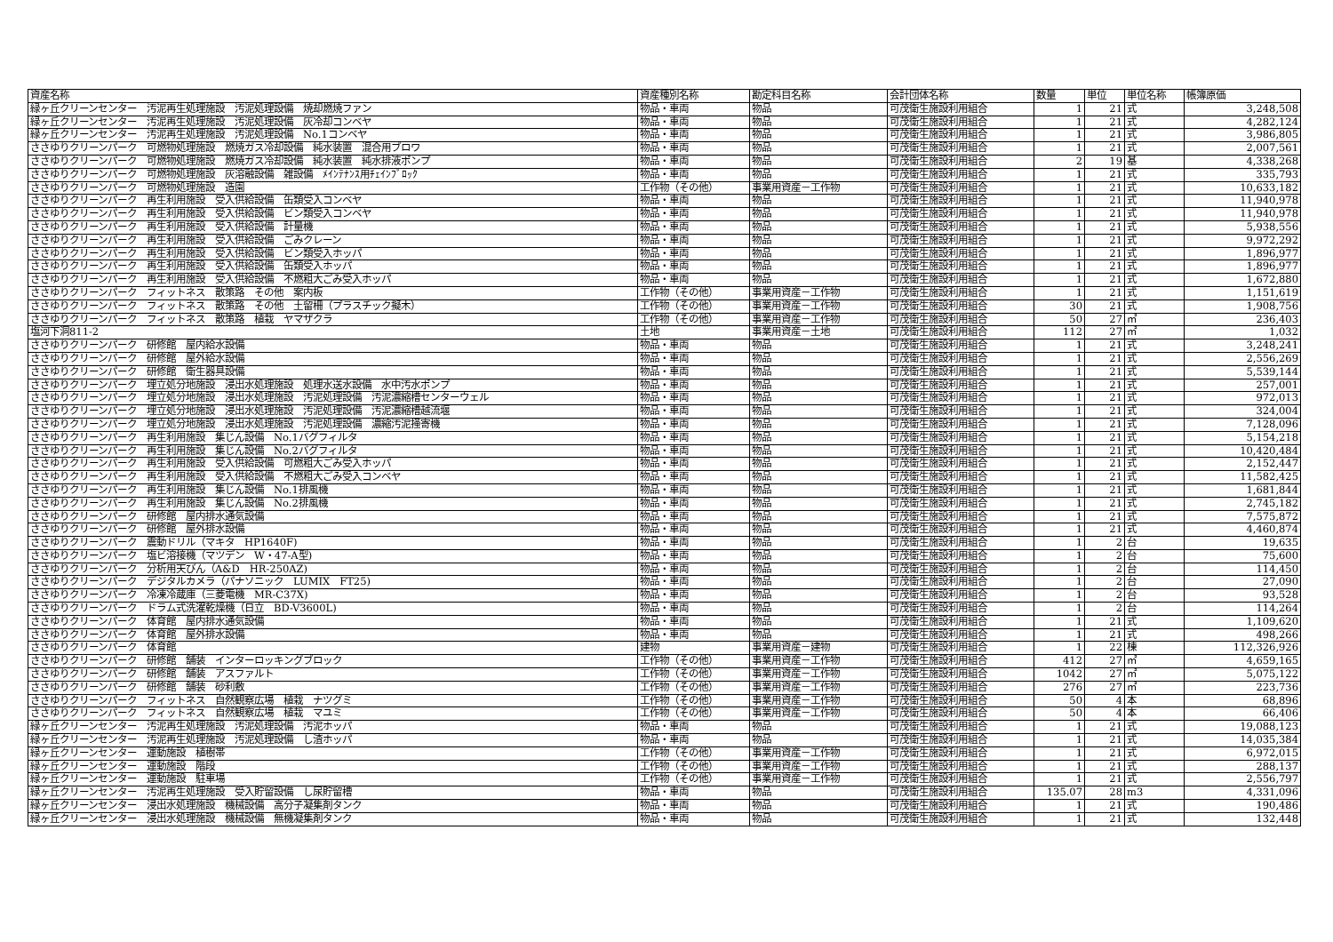| 資産名称 | 資産種別名称 | 勘定科目名称 | 会計団体名称 | 数量 | 単位 | 単位名称 | 帳簿原価 |
| --- | --- | --- | --- | --- | --- | --- | --- |
| 緑ヶ丘クリーンセンター 汚泥再生処理施設 汚泥処理設備 焼却燃焼ファン | 物品・車両 | 物品 | 可茂衛生施設利用組合 | 1 | 21 | 式 | 3,248,508 |
| 緑ヶ丘クリーンセンター 汚泥再生処理施設 汚泥処理設備 灰冷却コンベヤ | 物品・車両 | 物品 | 可茂衛生施設利用組合 | 1 | 21 | 式 | 4,282,124 |
| 緑ヶ丘クリーンセンター 汚泥再生処理施設 汚泥処理設備 No.1コンベヤ | 物品・車両 | 物品 | 可茂衛生施設利用組合 | 1 | 21 | 式 | 3,986,805 |
| ささゆりクリーンパーク 可燃物処理施設 燃焼ガス冷却設備 純水装置 混合用ブロワ | 物品・車両 | 物品 | 可茂衛生施設利用組合 | 1 | 21 | 式 | 2,007,561 |
| ささゆりクリーンパーク 可燃物処理施設 燃焼ガス冷却設備 純水装置 純水排液ポンプ | 物品・車両 | 物品 | 可茂衛生施設利用組合 | 2 | 19 | 基 | 4,338,268 |
| ささゆりクリーンパーク 可燃物処理施設 灰溶融設備 雑設備 ﾒｲﾝﾃﾅﾝｽ用ﾁｪｲﾝﾌﾞﾛｯｸ | 物品・車両 | 物品 | 可茂衛生施設利用組合 | 1 | 21 | 式 | 335,793 |
| ささゆりクリーンパーク 可燃物処理施設 造園 | 工作物（その他） | 事業用資産－工作物 | 可茂衛生施設利用組合 | 1 | 21 | 式 | 10,633,182 |
| ささゆりクリーンパーク 再生利用施設 受入供給設備 缶類受入コンベヤ | 物品・車両 | 物品 | 可茂衛生施設利用組合 | 1 | 21 | 式 | 11,940,978 |
| ささゆりクリーンパーク 再生利用施設 受入供給設備 ビン類受入コンベヤ | 物品・車両 | 物品 | 可茂衛生施設利用組合 | 1 | 21 | 式 | 11,940,978 |
| ささゆりクリーンパーク 再生利用施設 受入供給設備 計量機 | 物品・車両 | 物品 | 可茂衛生施設利用組合 | 1 | 21 | 式 | 5,938,556 |
| ささゆりクリーンパーク 再生利用施設 受入供給設備 ごみクレーン | 物品・車両 | 物品 | 可茂衛生施設利用組合 | 1 | 21 | 式 | 9,972,292 |
| ささゆりクリーンパーク 再生利用施設 受入供給設備 ビン類受入ホッパ | 物品・車両 | 物品 | 可茂衛生施設利用組合 | 1 | 21 | 式 | 1,896,977 |
| ささゆりクリーンパーク 再生利用施設 受入供給設備 缶類受入ホッパ | 物品・車両 | 物品 | 可茂衛生施設利用組合 | 1 | 21 | 式 | 1,896,977 |
| ささゆりクリーンパーク 再生利用施設 受入供給設備 不燃粗大ごみ受入ホッパ | 物品・車両 | 物品 | 可茂衛生施設利用組合 | 1 | 21 | 式 | 1,672,880 |
| ささゆりクリーンパーク フィットネス 散策路 その他 案内板 | 工作物（その他） | 事業用資産－工作物 | 可茂衛生施設利用組合 | 1 | 21 | 式 | 1,151,619 |
| ささゆりクリーンパーク フィットネス 散策路 その他 土留柵（プラスチック擬木） | 工作物（その他） | 事業用資産－工作物 | 可茂衛生施設利用組合 | 30 | 21 | 式 | 1,908,756 |
| ささゆりクリーンパーク フィットネス 散策路 植栽 ヤマザクラ | 工作物（その他） | 事業用資産－工作物 | 可茂衛生施設利用組合 | 50 | 27 | ㎡ | 236,403 |
| 塩河下洞811-2 | 土地 | 事業用資産－土地 | 可茂衛生施設利用組合 | 112 | 27 | ㎡ | 1,032 |
| ささゆりクリーンパーク 研修館 屋内給水設備 | 物品・車両 | 物品 | 可茂衛生施設利用組合 | 1 | 21 | 式 | 3,248,241 |
| ささゆりクリーンパーク 研修館 屋外給水設備 | 物品・車両 | 物品 | 可茂衛生施設利用組合 | 1 | 21 | 式 | 2,556,269 |
| ささゆりクリーンパーク 研修館 衛生器具設備 | 物品・車両 | 物品 | 可茂衛生施設利用組合 | 1 | 21 | 式 | 5,539,144 |
| ささゆりクリーンパーク 埋立処分地施設 浸出水処理施設 処理水送水設備 水中汚水ポンプ | 物品・車両 | 物品 | 可茂衛生施設利用組合 | 1 | 21 | 式 | 257,001 |
| ささゆりクリーンパーク 埋立処分地施設 浸出水処理施設 汚泥処理設備 汚泥濃縮槽センターウェル | 物品・車両 | 物品 | 可茂衛生施設利用組合 | 1 | 21 | 式 | 972,013 |
| ささゆりクリーンパーク 埋立処分地施設 浸出水処理施設 汚泥処理設備 汚泥濃縮槽越流堰 | 物品・車両 | 物品 | 可茂衛生施設利用組合 | 1 | 21 | 式 | 324,004 |
| ささゆりクリーンパーク 埋立処分地施設 浸出水処理施設 汚泥処理設備 濃縮汚泥掻寄機 | 物品・車両 | 物品 | 可茂衛生施設利用組合 | 1 | 21 | 式 | 7,128,096 |
| ささゆりクリーンパーク 再生利用施設 集じん設備 No.1バグフィルタ | 物品・車両 | 物品 | 可茂衛生施設利用組合 | 1 | 21 | 式 | 5,154,218 |
| ささゆりクリーンパーク 再生利用施設 集じん設備 No.2バグフィルタ | 物品・車両 | 物品 | 可茂衛生施設利用組合 | 1 | 21 | 式 | 10,420,484 |
| ささゆりクリーンパーク 再生利用施設 受入供給設備 可燃粗大ごみ受入ホッパ | 物品・車両 | 物品 | 可茂衛生施設利用組合 | 1 | 21 | 式 | 2,152,447 |
| ささゆりクリーンパーク 再生利用施設 受入供給設備 不燃粗大ごみ受入コンベヤ | 物品・車両 | 物品 | 可茂衛生施設利用組合 | 1 | 21 | 式 | 11,582,425 |
| ささゆりクリーンパーク 再生利用施設 集じん設備 No.1排風機 | 物品・車両 | 物品 | 可茂衛生施設利用組合 | 1 | 21 | 式 | 1,681,844 |
| ささゆりクリーンパーク 再生利用施設 集じん設備 No.2排風機 | 物品・車両 | 物品 | 可茂衛生施設利用組合 | 1 | 21 | 式 | 2,745,182 |
| ささゆりクリーンパーク 研修館 屋内排水通気設備 | 物品・車両 | 物品 | 可茂衛生施設利用組合 | 1 | 21 | 式 | 7,575,872 |
| ささゆりクリーンパーク 研修館 屋外排水設備 | 物品・車両 | 物品 | 可茂衛生施設利用組合 | 1 | 21 | 式 | 4,460,874 |
| ささゆりクリーンパーク 震動ドリル（マキタ HP1640F) | 物品・車両 | 物品 | 可茂衛生施設利用組合 | 1 | 2 | 台 | 19,635 |
| ささゆりクリーンパーク 塩ビ溶接機（マツデン W・47-A型) | 物品・車両 | 物品 | 可茂衛生施設利用組合 | 1 | 2 | 台 | 75,600 |
| ささゆりクリーンパーク 分析用天びん（A&D HR-250AZ) | 物品・車両 | 物品 | 可茂衛生施設利用組合 | 1 | 2 | 台 | 114,450 |
| ささゆりクリーンパーク デジタルカメラ（パナソニック LUMIX FT25) | 物品・車両 | 物品 | 可茂衛生施設利用組合 | 1 | 2 | 台 | 27,090 |
| ささゆりクリーンパーク 冷凍冷蔵庫（三菱電機 MR-C37X) | 物品・車両 | 物品 | 可茂衛生施設利用組合 | 1 | 2 | 台 | 93,528 |
| ささゆりクリーンパーク ドラム式洗濯乾燥機（日立 BD-V3600L) | 物品・車両 | 物品 | 可茂衛生施設利用組合 | 1 | 2 | 台 | 114,264 |
| ささゆりクリーンパーク 体育館 屋内排水通気設備 | 物品・車両 | 物品 | 可茂衛生施設利用組合 | 1 | 21 | 式 | 1,109,620 |
| ささゆりクリーンパーク 体育館 屋外排水設備 | 物品・車両 | 物品 | 可茂衛生施設利用組合 | 1 | 21 | 式 | 498,266 |
| ささゆりクリーンパーク 体育館 | 建物 | 事業用資産－建物 | 可茂衛生施設利用組合 | 1 | 22 | 棟 | 112,326,926 |
| ささゆりクリーンパーク 研修館 舗装 インターロッキングブロック | 工作物（その他） | 事業用資産－工作物 | 可茂衛生施設利用組合 | 412 | 27 | ㎡ | 4,659,165 |
| ささゆりクリーンパーク 研修館 舗装 アスファルト | 工作物（その他） | 事業用資産－工作物 | 可茂衛生施設利用組合 | 1042 | 27 | ㎡ | 5,075,122 |
| ささゆりクリーンパーク 研修館 舗装 砂利敷 | 工作物（その他） | 事業用資産－工作物 | 可茂衛生施設利用組合 | 276 | 27 | ㎡ | 223,736 |
| ささゆりクリーンパーク フィットネス 自然観察広場 植栽 ナツグミ | 工作物（その他） | 事業用資産－工作物 | 可茂衛生施設利用組合 | 50 | 4 | 本 | 68,896 |
| ささゆりクリーンパーク フィットネス 自然観察広場 植栽 マユミ | 工作物（その他） | 事業用資産－工作物 | 可茂衛生施設利用組合 | 50 | 4 | 本 | 66,406 |
| 緑ヶ丘クリーンセンター 汚泥再生処理施設 汚泥処理設備 汚泥ホッパ | 物品・車両 | 物品 | 可茂衛生施設利用組合 | 1 | 21 | 式 | 19,088,123 |
| 緑ヶ丘クリーンセンター 汚泥再生処理施設 汚泥処理設備 し渣ホッパ | 物品・車両 | 物品 | 可茂衛生施設利用組合 | 1 | 21 | 式 | 14,035,384 |
| 緑ヶ丘クリーンセンター 運動施設 植樹帯 | 工作物（その他） | 事業用資産－工作物 | 可茂衛生施設利用組合 | 1 | 21 | 式 | 6,972,015 |
| 緑ヶ丘クリーンセンター 運動施設 階段 | 工作物（その他） | 事業用資産－工作物 | 可茂衛生施設利用組合 | 1 | 21 | 式 | 288,137 |
| 緑ヶ丘クリーンセンター 運動施設 駐車場 | 工作物（その他） | 事業用資産－工作物 | 可茂衛生施設利用組合 | 1 | 21 | 式 | 2,556,797 |
| 緑ヶ丘クリーンセンター 汚泥再生処理施設 受入貯留設備 し尿貯留槽 | 物品・車両 | 物品 | 可茂衛生施設利用組合 | 135.07 | 28 | m3 | 4,331,096 |
| 緑ヶ丘クリーンセンター 浸出水処理施設 機械設備 高分子凝集剤タンク | 物品・車両 | 物品 | 可茂衛生施設利用組合 | 1 | 21 | 式 | 190,486 |
| 緑ヶ丘クリーンセンター 浸出水処理施設 機械設備 無機凝集剤タンク | 物品・車両 | 物品 | 可茂衛生施設利用組合 | 1 | 21 | 式 | 132,448 |